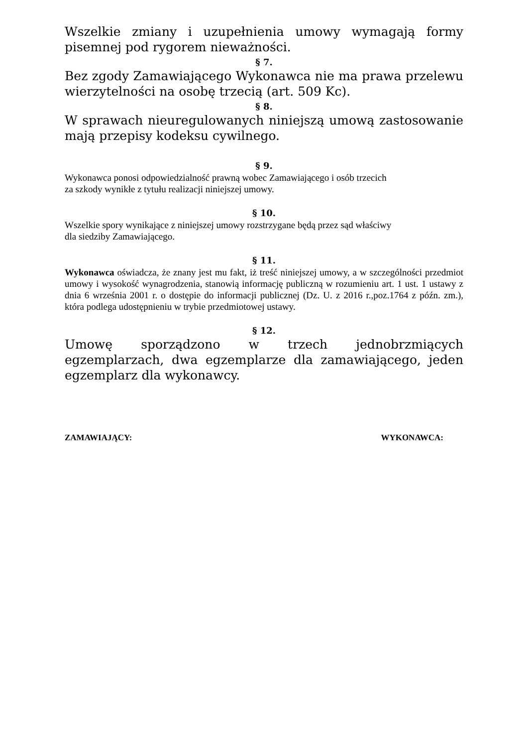Wszelkie zmiany i uzupełnienia umowy wymagają formy pisemnej pod rygorem nieważności.
§ 7.
Bez zgody Zamawiającego Wykonawca nie ma prawa przelewu wierzytelności na osobę trzecią (art. 509 Kc).
§ 8.
W sprawach nieuregulowanych niniejszą umową zastosowanie mają przepisy kodeksu cywilnego.
§ 9.
Wykonawca ponosi odpowiedzialność prawną wobec Zamawiającego i osób trzecich
za szkody wynikłe z tytułu realizacji niniejszej umowy.
§ 10.
Wszelkie spory wynikające z niniejszej umowy rozstrzygane będą przez sąd właściwy
dla siedziby Zamawiającego.
§ 11.
Wykonawca oświadcza, że znany jest mu fakt, iż treść niniejszej umowy, a w szczególności przedmiot umowy i wysokość wynagrodzenia, stanowią informację publiczną w rozumieniu art. 1 ust. 1 ustawy z dnia 6 września 2001 r. o dostępie do informacji publicznej (Dz. U. z 2016 r.,poz.1764 z późn. zm.), która podlega udostępnieniu w trybie przedmiotowej ustawy.
§ 12.
Umowę sporządzono w trzech jednobrzmiących egzemplarzach, dwa egzemplarze dla zamawiającego, jeden egzemplarz dla wykonawcy.
ZAMAWIAJĄCY: WYKONAWCA: